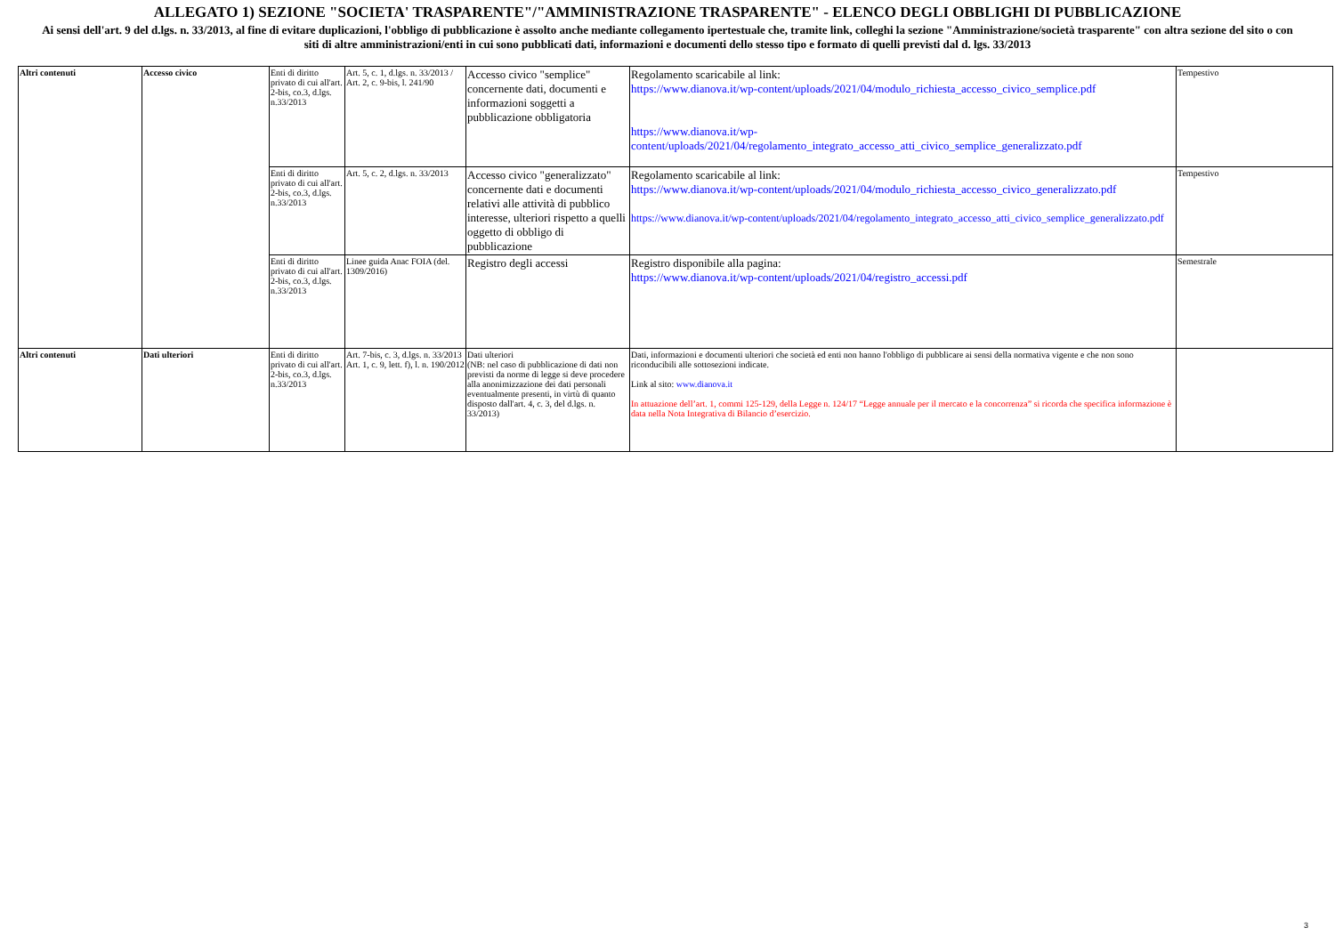ALLEGATO 1) SEZIONE "SOCIETA' TRASPARENTE"/"AMMINISTRAZIONE TRASPARENTE" - ELENCO DEGLI OBBLIGHI DI PUBBLICAZIONE
Ai sensi dell'art. 9 del d.lgs. n. 33/2013, al fine di evitare duplicazioni, l'obbligo di pubblicazione è assolto anche mediante collegamento ipertestuale che, tramite link, colleghi la sezione "Amministrazione/società trasparente" con altra sezione del sito o con siti di altre amministrazioni/enti in cui sono pubblicati dati, informazioni e documenti dello stesso tipo e formato di quelli previsti dal d. lgs. 33/2013
| Altri contenuti | Accesso civico | Enti di diritto privato di cui all'art. 2-bis, co.3, d.lgs. n.33/2013 | Art. 5, c. 1, d.lgs. n. 33/2013 / Art. 2, c. 9-bis, l. 241/90 | Accesso civico "semplice" concernente dati, documenti e informazioni soggetti a pubblicazione obbligatoria | Regolamento scaricabile al link: https://www.dianova.it/wp-content/uploads/2021/04/modulo_richiesta_accesso_civico_semplice.pdf https://www.dianova.it/wp-content/uploads/2021/04/regolamento_integrato_accesso_atti_civico_semplice_generalizzato.pdf | Tempestivo |
| | | Enti di diritto privato di cui all'art. 2-bis, co.3, d.lgs. n.33/2013 | Art. 5, c. 2, d.lgs. n. 33/2013 | Accesso civico "generalizzato" concernente dati e documenti relativi alle attività di pubblico interesse, ulteriori rispetto a quelli oggetto di obbligo di pubblicazione | Regolamento scaricabile al link: https://www.dianova.it/wp-content/uploads/2021/04/modulo_richiesta_accesso_civico_generalizzato.pdf https://www.dianova.it/wp-content/uploads/2021/04/regolamento_integrato_accesso_atti_civico_semplice_generalizzato.pdf | Tempestivo |
| | | Enti di diritto privato di cui all'art. 2-bis, co.3, d.lgs. n.33/2013 | Linee guida Anac FOIA (del. 1309/2016) | Registro degli accessi | Registro disponibile alla pagina: https://www.dianova.it/wp-content/uploads/2021/04/registro_accessi.pdf | Semestrale |
| Altri contenuti | Dati ulteriori | Enti di diritto privato di cui all'art. 2-bis, co.3, d.lgs. n.33/2013 | Art. 7-bis, c. 3, d.lgs. n. 33/2013 Art. 1, c. 9, lett. f), l. n. 190/2012 | Dati ulteriori (NB: nel caso di pubblicazione di dati non previsti da norme di legge si deve procedere alla anonimizzazione dei dati personali eventualmente presenti, in virtù di quanto disposto dall'art. 4, c. 3, del d.lgs. n. 33/2013) | Dati, informazioni e documenti ulteriori che società ed enti non hanno l'obbligo di pubblicare ai sensi della normativa vigente e che non sono riconducibili alle sottosezioni indicate. Link al sito: www.dianova.it In attuazione dell’art. 1, commi 125-129, della Legge n. 124/17 “Legge annuale per il mercato e la concorrenza” si ricorda che specifica informazione è data nella Nota Integrativa di Bilancio d’esercizio. | |
3